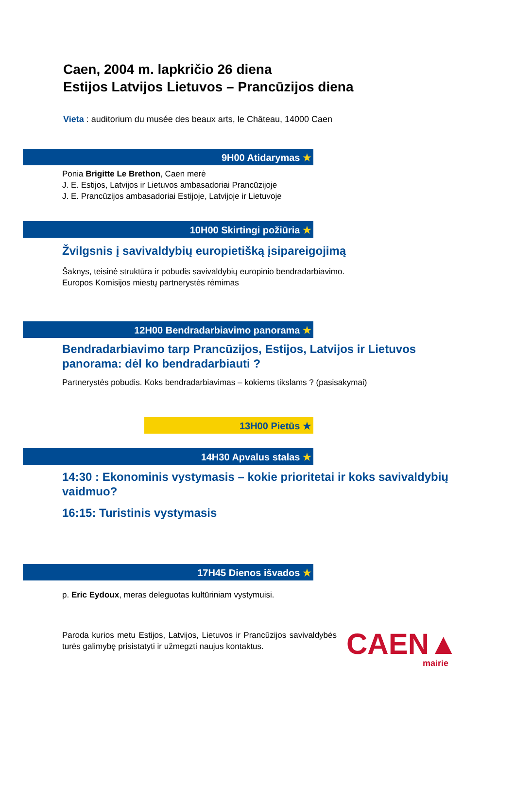Caen, 2004 m. lapkričio 26 diena
Estijos Latvijos Lietuvos – Prancūzijos diena
Vieta : auditorium du musée des beaux arts, le Château, 14000 Caen
9H00 Atidarymas ★
Ponia Brigitte Le Brethon, Caen merė
J. E. Estijos, Latvijos ir Lietuvos ambasadoriai Prancūzijoje
J. E. Prancūzijos ambasadoriai Estijoje, Latvijoje ir Lietuvoje
10H00 Skirtingi požiūria ★
Žvilgsnis į savivaldybių europietišką įsipareigojimą
Šaknys, teisinė struktūra ir pobudis savivaldybių europinio bendradarbiavimo.
Europos Komisijos miestų partnerystės rėmimas
12H00 Bendradarbiavimo panorama ★
Bendradarbiavimo tarp Prancūzijos, Estijos, Latvijos ir Lietuvos panorama: dėl ko bendradarbiauti ?
Partnerystės pobudis. Koks bendradarbiavimas – kokiems tikslams ? (pasisakymai)
13H00 Pietūs ★
14H30 Apvalus stalas ★
14:30 : Ekonominis vystymasis – kokie prioritetai ir koks savivaldybių vaidmuo?
16:15: Turistinis vystymasis
17H45 Dienos išvados ★
p. Eric Eydoux, meras deleguotas kultūriniam vystymuisi.
Paroda kurios metu Estijos, Latvijos, Lietuvos ir Prancūzijos savivaldybės turės galimybę prisistatyti ir užmegzti naujus kontaktus.
CAEN▲
mairie